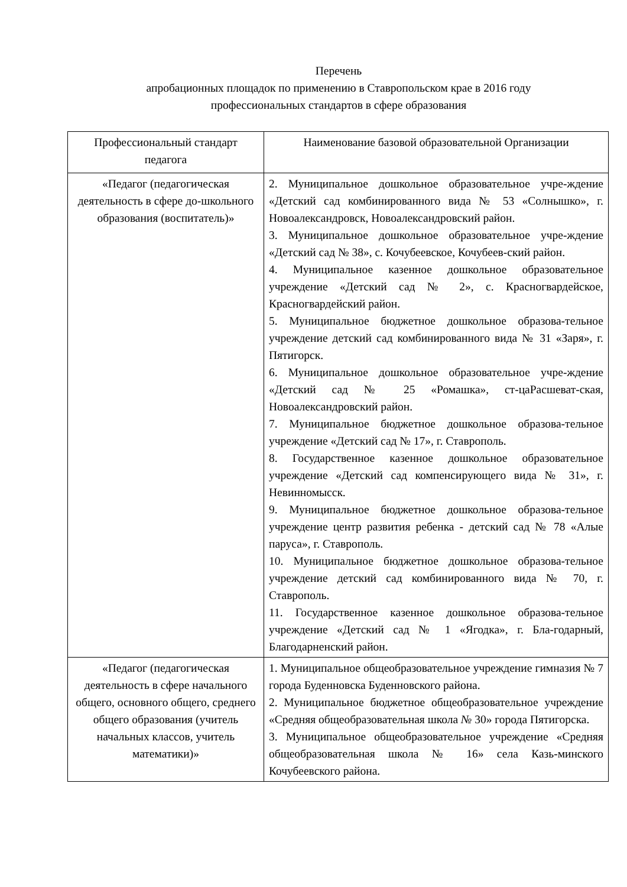Перечень
апробационных площадок по применению в Ставропольском крае в 2016 году
профессиональных стандартов в сфере образования
| Профессиональный стандарт педагога | Наименование базовой образовательной Организации |
| --- | --- |
| «Педагог (педагогическая деятельность в сфере до-школьного образования (воспитатель)» | 2. Муниципальное дошкольное образовательное учре-ждение «Детский сад комбинированного вида № 53 «Солнышко», г. Новоалександровск, Новоалександровский район. 3. Муниципальное дошкольное образовательное учре-ждение «Детский сад № 38», с. Кочубеевское, Кочубеев-ский район. 4. Муниципальное казенное дошкольное образовательное учреждение «Детский сад № 2», с. Красногвардейское, Красногвардейский район. 5. Муниципальное бюджетное дошкольное образова-тельное учреждение детский сад комбинированного вида № 31 «Заря», г. Пятигорск. 6. Муниципальное дошкольное образовательное учре-ждение «Детский сад № 25 «Ромашка», ст-цаРасшеват-ская, Новоалександровский район. 7. Муниципальное бюджетное дошкольное образова-тельное учреждение «Детский сад № 17», г. Ставрополь. 8. Государственное казенное дошкольное образовательное учреждение «Детский сад компенсирующего вида № 31», г. Невинномысск. 9. Муниципальное бюджетное дошкольное образова-тельное учреждение центр развития ребенка - детский сад № 78 «Алые паруса», г. Ставрополь. 10. Муниципальное бюджетное дошкольное образова-тельное учреждение детский сад комбинированного вида № 70, г. Ставрополь. 11. Государственное казенное дошкольное образова-тельное учреждение «Детский сад № 1 «Ягодка», г. Бла-годарный, Благодарненский район. |
| «Педагог (педагогическая деятельность в сфере начального общего, основного общего, среднего общего образования (учитель начальных классов, учитель математики)» | 1. Муниципальное общеобразовательное учреждение гимназия № 7 города Буденновска Буденновского района. 2. Муниципальное бюджетное общеобразовательное учреждение «Средняя общеобразовательная школа № 30» города Пятигорска. 3. Муниципальное общеобразовательное учреждение «Средняя общеобразовательная школа № 16» села Казь-минского Кочубеевского района. |